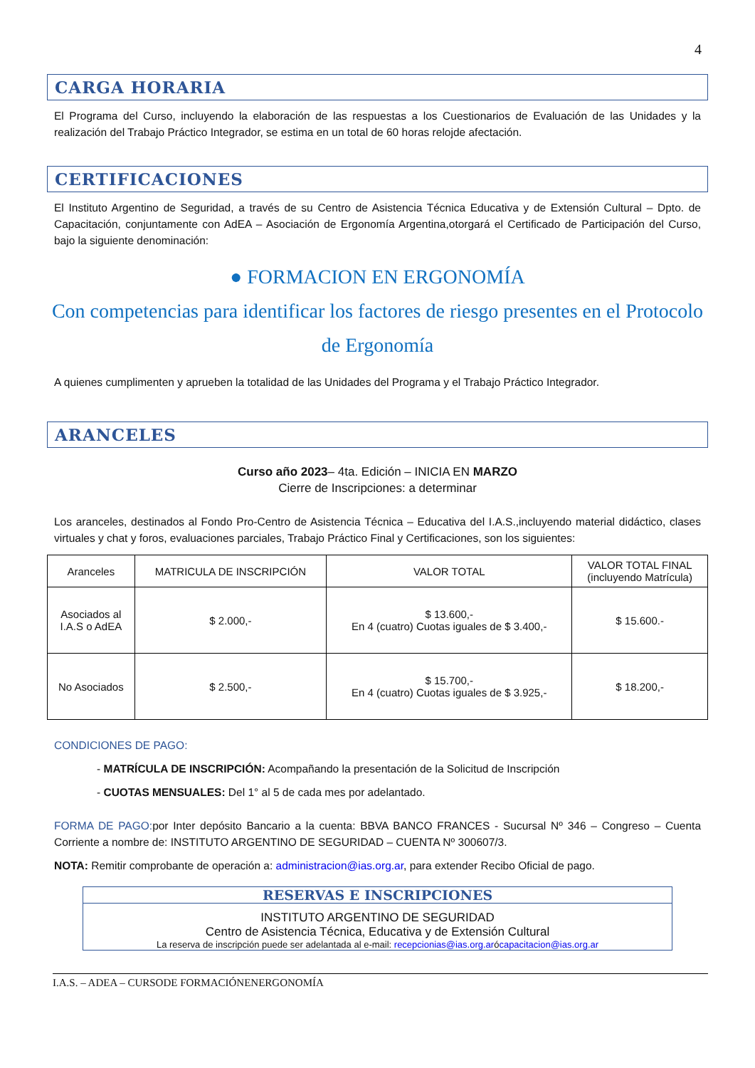4
CARGA HORARIA
El Programa del Curso, incluyendo la elaboración de las respuestas a los Cuestionarios de Evaluación de las Unidades y la realización del Trabajo Práctico Integrador, se estima en un total de 60 horas relojde afectación.
CERTIFICACIONES
El Instituto Argentino de Seguridad, a través de su Centro de Asistencia Técnica Educativa y de Extensión Cultural – Dpto. de Capacitación, conjuntamente con AdEA – Asociación de Ergonomía Argentina,otorgará el Certificado de Participación del Curso, bajo la siguiente denominación:
● FORMACION EN ERGONOMÍA
Con competencias para identificar los factores de riesgo presentes en el Protocolo de Ergonomía
A quienes cumplimenten y aprueben la totalidad de las Unidades del Programa y el Trabajo Práctico Integrador.
ARANCELES
Curso año 2023– 4ta. Edición – INICIA EN MARZO
Cierre de Inscripciones: a determinar
Los aranceles, destinados al Fondo Pro-Centro de Asistencia Técnica – Educativa del I.A.S.,incluyendo material didáctico, clases virtuales y chat y foros, evaluaciones parciales, Trabajo Práctico Final y Certificaciones, son los siguientes:
| Aranceles | MATRICULA DE INSCRIPCIÓN | VALOR TOTAL | VALOR TOTAL FINAL (incluyendo Matrícula) |
| --- | --- | --- | --- |
| Asociados al I.A.S o AdEA | $ 2.000,- | $ 13.600,- En 4 (cuatro) Cuotas iguales de $ 3.400,- | $ 15.600.- |
| No Asociados | $ 2.500,- | $ 15.700,- En 4 (cuatro) Cuotas iguales de $ 3.925,- | $ 18.200,- |
CONDICIONES DE PAGO:
- MATRÍCULA DE INSCRIPCIÓN: Acompañando la presentación de la Solicitud de Inscripción
- CUOTAS MENSUALES: Del 1° al 5 de cada mes por adelantado.
FORMA DE PAGO: por Inter depósito Bancario a la cuenta: BBVA BANCO FRANCES - Sucursal Nº 346 – Congreso – Cuenta Corriente a nombre de: INSTITUTO ARGENTINO DE SEGURIDAD – CUENTA Nº 300607/3.
NOTA: Remitir comprobante de operación a: administracion@ias.org.ar, para extender Recibo Oficial de pago.
RESERVAS E INSCRIPCIONES
INSTITUTO ARGENTINO DE SEGURIDAD
Centro de Asistencia Técnica, Educativa y de Extensión Cultural
La reserva de inscripción puede ser adelantada al e-mail: recepcionias@ias.org.arócapacitacion@ias.org.ar
I.A.S. – ADEA – CURSODE FORMACIÓNENERGONOMÍA